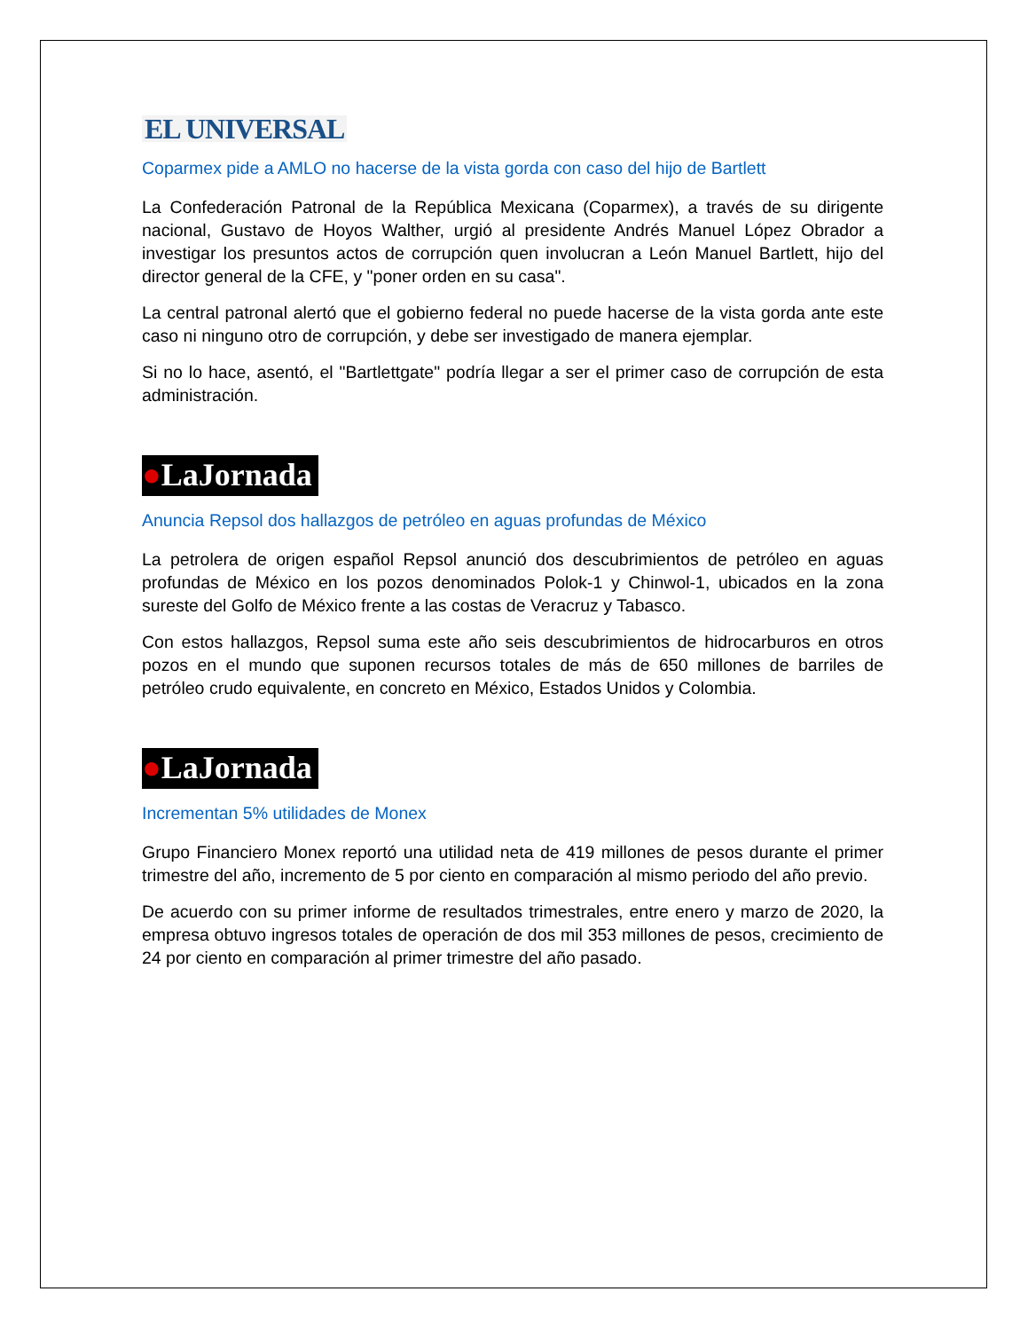EL UNIVERSAL
Coparmex pide a AMLO no hacerse de la vista gorda con caso del hijo de Bartlett
La Confederación Patronal de la República Mexicana (Coparmex), a través de su dirigente nacional, Gustavo de Hoyos Walther, urgió al presidente Andrés Manuel López Obrador a investigar los presuntos actos de corrupción quen involucran a León Manuel Bartlett, hijo del director general de la CFE, y "poner orden en su casa".
La central patronal alertó que el gobierno federal no puede hacerse de la vista gorda ante este caso ni ninguno otro de corrupción, y debe ser investigado de manera ejemplar.
Si no lo hace, asentó, el "Bartlettgate" podría llegar a ser el primer caso de corrupción de esta administración.
●LaJornada
Anuncia Repsol dos hallazgos de petróleo en aguas profundas de México
La petrolera de origen español Repsol anunció dos descubrimientos de petróleo en aguas profundas de México en los pozos denominados Polok-1 y Chinwol-1, ubicados en la zona sureste del Golfo de México frente a las costas de Veracruz y Tabasco.
Con estos hallazgos, Repsol suma este año seis descubrimientos de hidrocarburos en otros pozos en el mundo que suponen recursos totales de más de 650 millones de barriles de petróleo crudo equivalente, en concreto en México, Estados Unidos y Colombia.
●LaJornada
Incrementan 5% utilidades de Monex
Grupo Financiero Monex reportó una utilidad neta de 419 millones de pesos durante el primer trimestre del año, incremento de 5 por ciento en comparación al mismo periodo del año previo.
De acuerdo con su primer informe de resultados trimestrales, entre enero y marzo de 2020, la empresa obtuvo ingresos totales de operación de dos mil 353 millones de pesos, crecimiento de 24 por ciento en comparación al primer trimestre del año pasado.